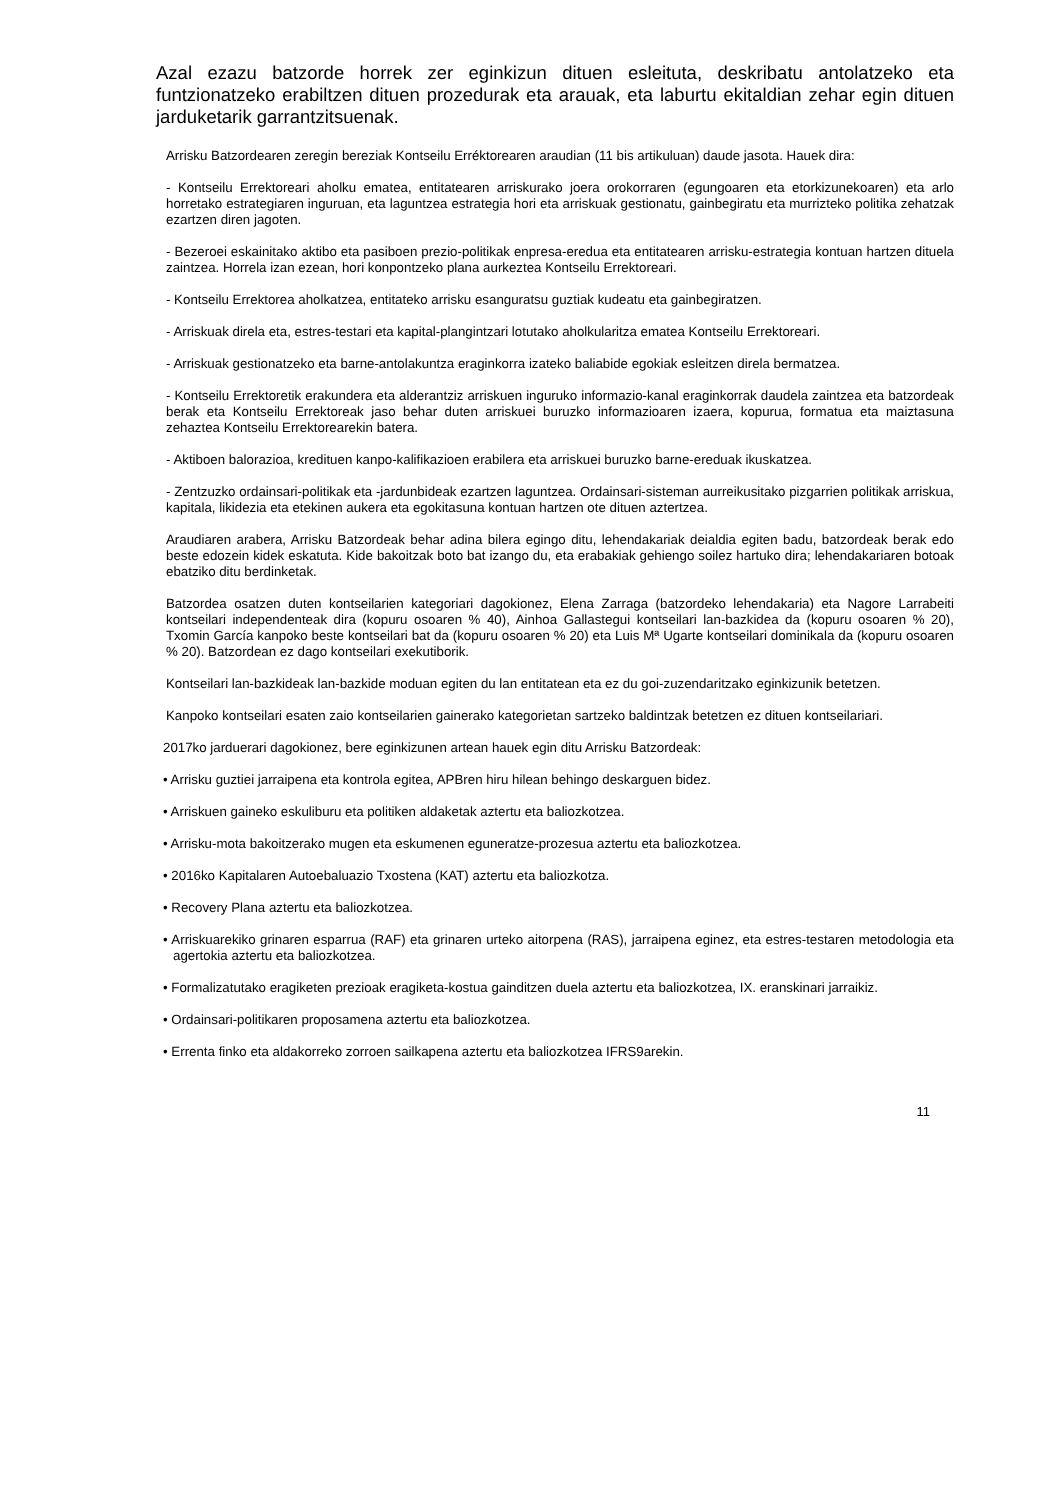Azal ezazu batzorde horrek zer eginkizun dituen esleituta, deskribatu antolatzeko eta funtzionatzeko erabiltzen dituen prozedurak eta arauak, eta laburtu ekitaldian zehar egin dituen jarduketarik garrantzitsuenak.
Arrisku Batzordearen zeregin bereziak Kontseilu Erréktorearen araudian (11 bis artikuluan) daude jasota. Hauek dira:
- Kontseilu Errektoreari aholku ematea, entitatearen arriskurako joera orokorraren (egungoaren eta etorkizunekoaren) eta arlo horretako estrategiaren inguruan, eta laguntzea estrategia hori eta arriskuak gestionatu, gainbegiratu eta murrizteko politika zehatzak ezartzen diren jagoten.
- Bezeroei eskainitako aktibo eta pasiboen prezio-politikak enpresa-eredua eta entitatearen arrisku-estrategia kontuan hartzen dituela zaintzea. Horrela izan ezean, hori konpontzeko plana aurkeztea Kontseilu Errektoreari.
- Kontseilu Errektorea aholkatzea, entitateko arrisku esanguratsu guztiak kudeatu eta gainbegiratzen.
- Arriskuak direla eta, estres-testari eta kapital-plangintzari lotutako aholkularitza ematea Kontseilu Errektoreari.
- Arriskuak gestionatzeko eta barne-antolakuntza eraginkorra izateko baliabide egokiak esleitzen direla bermatzea.
- Kontseilu Errektoretik erakundera eta alderantziz arriskuen inguruko informazio-kanal eraginkorrak daudela zaintzea eta batzordeak berak eta Kontseilu Errektoreak jaso behar duten arriskuei buruzko informazioaren izaera, kopurua, formatua eta maiztasuna zehaztea Kontseilu Errektorearekin batera.
- Aktiboen balorazioa, kredituen kanpo-kalifikazioen erabilera eta arriskuei buruzko barne-ereduak ikuskatzea.
- Zentzuzko ordainsari-politikak eta -jardunbideak ezartzen laguntzea. Ordainsari-sisteman aurreikusitako pizgarrien politikak arriskua, kapitala, likidezia eta etekinen aukera eta egokitasuna kontuan hartzen ote dituen aztertzea.
Araudiaren arabera, Arrisku Batzordeak behar adina bilera egingo ditu, lehendakariak deialdia egiten badu, batzordeak berak edo beste edozein kidek eskatuta. Kide bakoitzak boto bat izango du, eta erabakiak gehiengo soilez hartuko dira; lehendakariaren botoak ebatziko ditu berdinketak.
Batzordea osatzen duten kontseilarien kategoriari dagokionez, Elena Zarraga (batzordeko lehendakaria) eta Nagore Larrabeiti kontseilari independenteak dira (kopuru osoaren % 40), Ainhoa Gallastegui kontseilari lan-bazkidea da (kopuru osoaren % 20), Txomin García kanpoko beste kontseilari bat da (kopuru osoaren % 20) eta Luis Mª Ugarte kontseilari dominikala da (kopuru osoaren % 20). Batzordean ez dago kontseilari exekutiborik.
Kontseilari lan-bazkideak lan-bazkide moduan egiten du lan entitatean eta ez du goi-zuzendaritzako eginkizunik betetzen.
Kanpoko kontseilari esaten zaio kontseilarien gainerako kategorietan sartzeko baldintzak betetzen ez dituen kontseilariari.
2017ko jarduerari dagokionez, bere eginkizunen artean hauek egin ditu Arrisku Batzordeak:
• Arrisku guztiei jarraipena eta kontrola egitea, APBren hiru hilean behingo deskarguen bidez.
• Arriskuen gaineko eskuliburu eta politiken aldaketak aztertu eta baliozkotzea.
• Arrisku-mota bakoitzerako mugen eta eskumenen eguneratze-prozesua aztertu eta baliozkotzea.
• 2016ko Kapitalaren Autoebaluazio Txostena (KAT) aztertu eta baliozkotza.
• Recovery Plana aztertu eta baliozkotzea.
• Arriskuarekiko grinaren esparrua (RAF) eta grinaren urteko aitorpena (RAS), jarraipena eginez, eta estres-testaren metodologia eta agertokia aztertu eta baliozkotzea.
• Formalizatutako eragiketen prezioak eragiketa-kostua gainditzen duela aztertu eta baliozkotzea, IX. eranskinari jarraikiz.
• Ordainsari-politikaren proposamena aztertu eta baliozkotzea.
• Errenta finko eta aldakorreko zorroen sailkapena aztertu eta baliozkotzea IFRS9arekin.
11